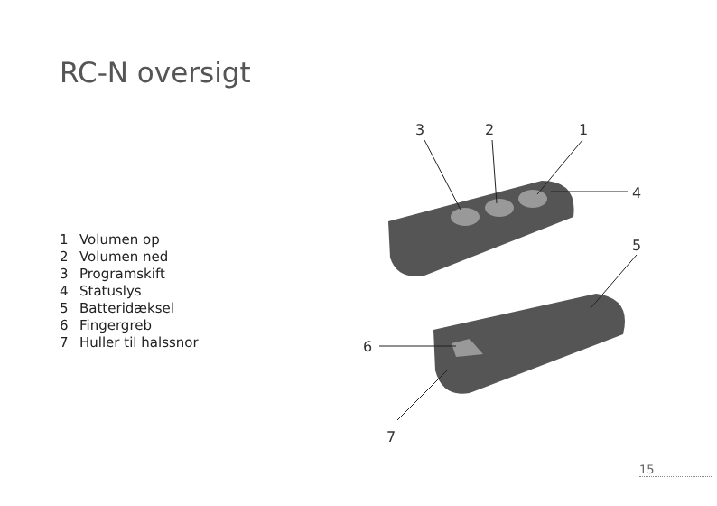RC-N oversigt
1 Volumen op
2 Volumen ned
3 Programskift
4 Statuslys
5 Batteridæksel
6 Fingergreb
7 Huller til halssnor
3 2 1
4
5
6
7
15